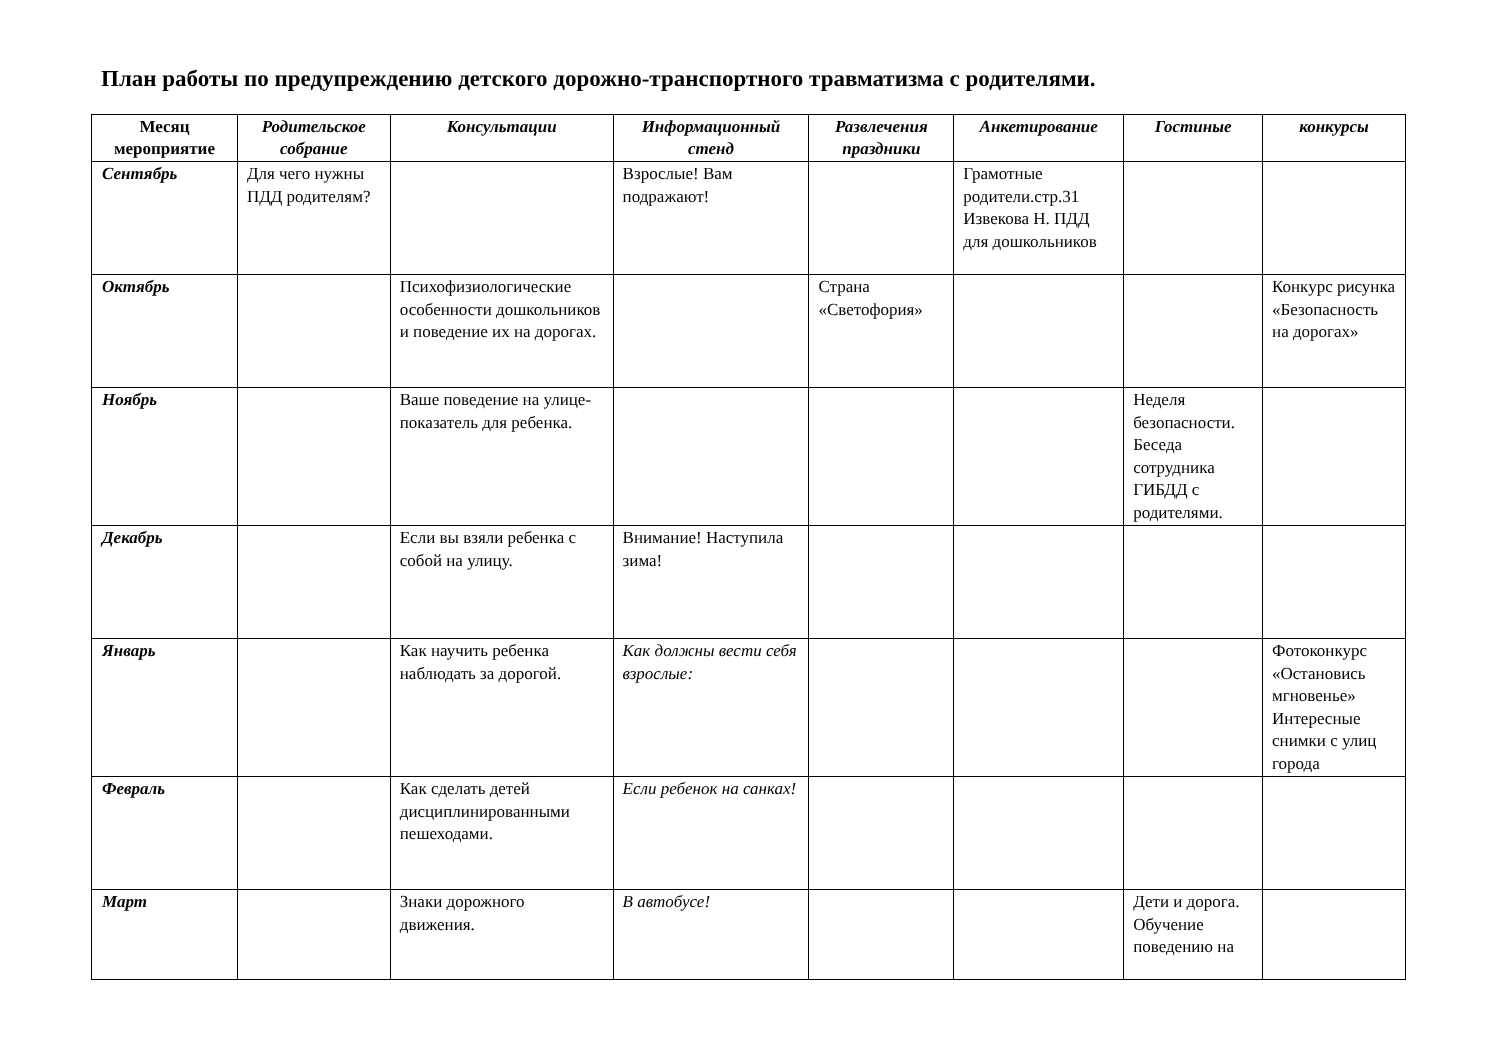План работы по предупреждению детского дорожно-транспортного травматизма с родителями.
| Месяц мероприятие | Родительское собрание | Консультации | Информационный стенд | Развлечения праздники | Анкетирование | Гостиные | конкурсы |
| --- | --- | --- | --- | --- | --- | --- | --- |
| Сентябрь | Для чего нужны ПДД родителям? | | Взрослые! Вам подражают! | | Грамотные родители.стр.31 Извекова Н. ПДД для дошкольников | | |
| Октябрь | | Психофизиологические особенности дошкольников и поведение их на дорогах. | | Страна «Светофория» | | | Конкурс рисунка «Безопасность на дорогах» |
| Ноябрь | | Ваше поведение на улице- показатель для ребенка. | | | | Неделя безопасности. Беседа сотрудника ГИБДД с родителями. | |
| Декабрь | | Если вы взяли ребенка с собой на улицу. | Внимание! Наступила зима! | | | | |
| Январь | | Как научить ребенка наблюдать за дорогой. | Как должны вести себя взрослые: | | | | Фотоконкурс «Остановись мгновенье» Интересные снимки с улиц города |
| Февраль | | Как сделать детей дисциплинированными пешеходами. | Если ребенок на санках! | | | | |
| Март | | Знаки дорожного движения. | В автобусе! | | | Дети и дорога. Обучение поведению на | |